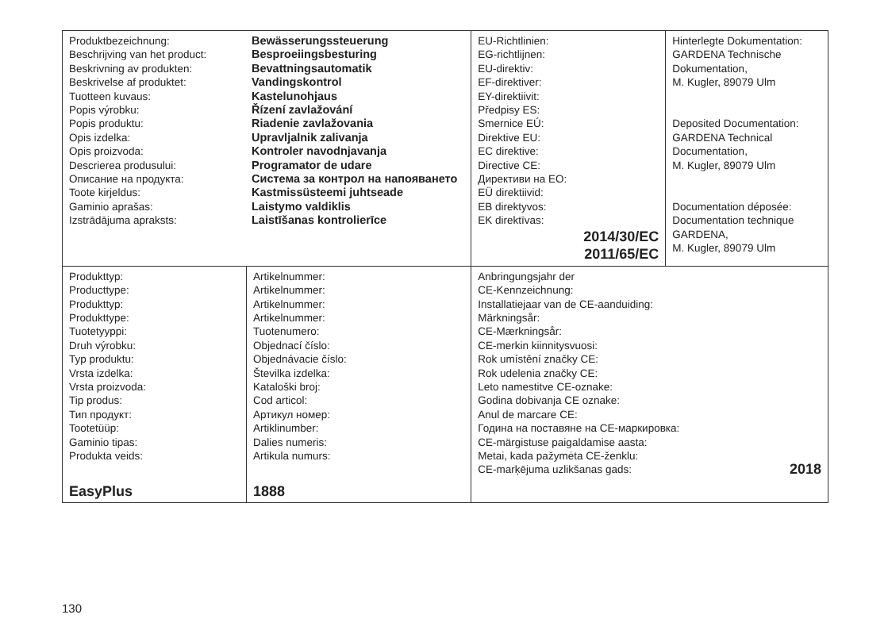| Produktbezeichnung: Bewässerungssteuerung Beschrijving van het product: Besproeiingsbesturing Beskrivning av produkten: Bevattningsautomatik Beskrivelse af produktet: Vandingskontrol Tuotteen kuvaus: Kastelunohjaus Popis výrobku: Řízení zavlažování Popis produktu: Riadenie zavlažovania Opis izdelka: Upravljalnik zalivanja Opis proizvoda: Kontroler navodnjavanja Descrierea produsului: Programator de udare Описание на продукта: Система за контрол на напояването Toote kirjeldus: Kastmissüsteemi juhtseade Gaminio aprašas: Laistymo valdiklis Izstrādājuma apraksts: Laistīšanas kontrolierīce | | EU-Richtlinien: EG-richtlijnen: EU-direktiv: EF-direktiver: EY-direktiivit: Předpisy ES: Smernice EÚ: Direktive EU: EC direktive: Directive CE: Директиви на ЕО: EÜ direktiivid: EB direktyvos: EK direktīvas: 2014/30/EC 2011/65/EC | Hinterlegte Dokumentation: GARDENA Technische Dokumentation, M. Kugler, 89079 Ulm Deposited Documentation: GARDENA Technical Documentation, M. Kugler, 89079 Ulm Documentation déposée: Documentation technique GARDENA, M. Kugler, 89079 Ulm |
| Produkttyp: Producttype: Produkttyp: Produkttype: Tuotetyyppi: Druh výrobku: Typ produktu: Vrsta izdelka: Vrsta proizvoda: Tip produs: Тип продукт: Tootetüüp: Gaminio tipas: Produkta veids: EasyPlus | Artikelnummer: Artikelnummer: Artikelnummer: Artikelnummer: Tuotenumero: Objednací číslo: Objednávacie číslo: Številka izdelka: Kataloški broj: Cod articol: Артикул номер: Artiklinumber: Dalies numeris: Artikula numurs: 1888 | Anbringungsjahr der CE-Kennzeichnung: Installatiejaar van de CE-aanduiding: Märkningsår: CE-Mærkningsår: CE-merkin kiinnitysvuosi: Rok umístění značky CE: Rok udelenia značky CE: Leto namestitve CE-oznake: Godina dobivanja CE oznake: Anul de marcare CE: Година на поставяне на CE-маркировка: CE-märgistuse paigaldamise aasta: Metai, kada pažymėta CE-ženklu: CE-marķējuma uzlikšanas gads: 2018 | |
130